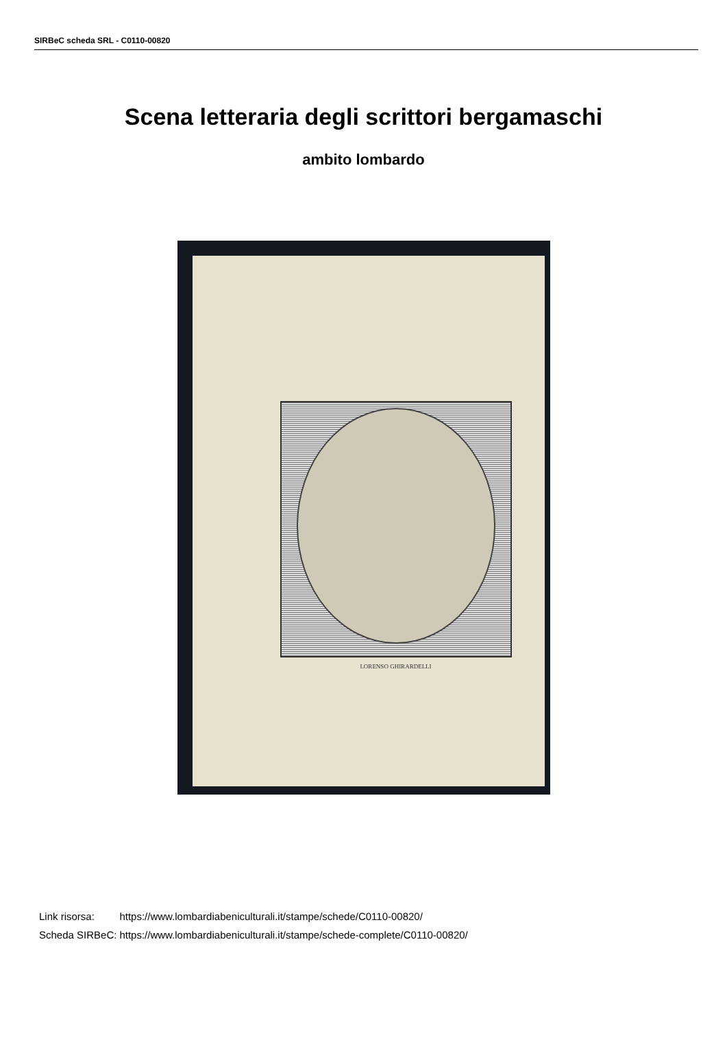SIRBeC scheda SRL - C0110-00820
Scena letteraria degli scrittori bergamaschi
ambito lombardo
LORENSO GHIRARDELLI
| Link risorsa: | https://www.lombardiabeniculturali.it/stampe/schede/C0110-00820/ |
| Scheda SIRBeC: | https://www.lombardiabeniculturali.it/stampe/schede-complete/C0110-00820/ |